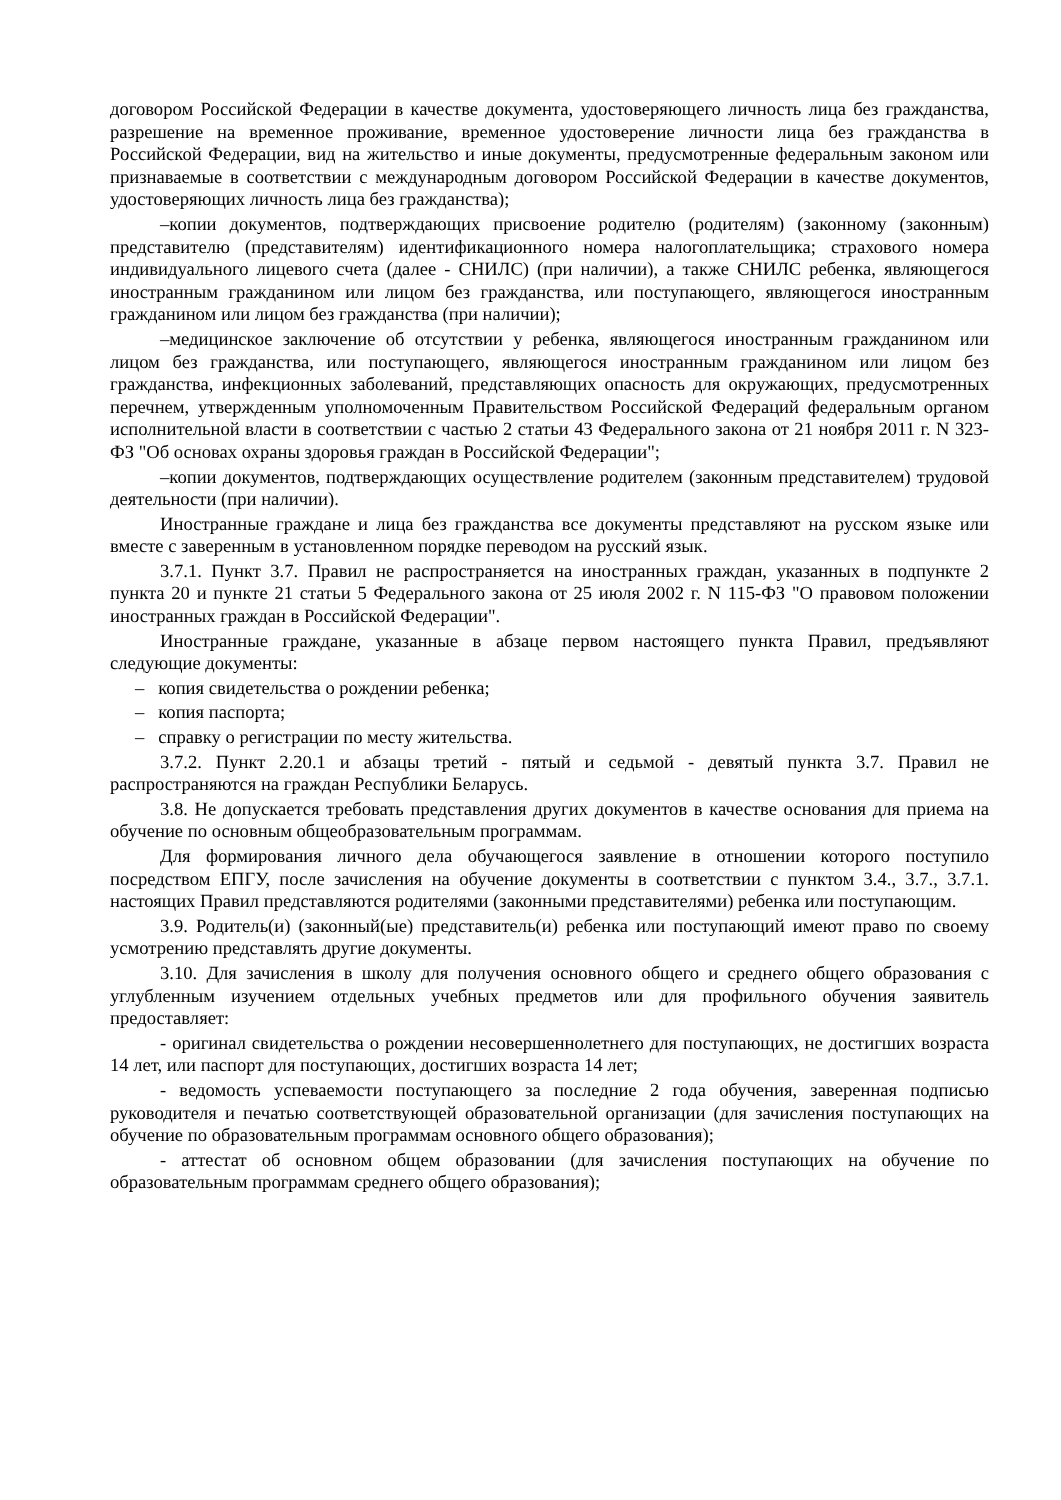договором Российской Федерации в качестве документа, удостоверяющего личность лица без гражданства, разрешение на временное проживание, временное удостоверение личности лица без гражданства в Российской Федерации, вид на жительство и иные документы, предусмотренные федеральным законом или признаваемые в соответствии с международным договором Российской Федерации в качестве документов, удостоверяющих личность лица без гражданства);
–копии документов, подтверждающих присвоение родителю (родителям) (законному (законным) представителю (представителям) идентификационного номера налогоплательщика; страхового номера индивидуального лицевого счета (далее - СНИЛС) (при наличии), а также СНИЛС ребенка, являющегося иностранным гражданином или лицом без гражданства, или поступающего, являющегося иностранным гражданином или лицом без гражданства (при наличии);
–медицинское заключение об отсутствии у ребенка, являющегося иностранным гражданином или лицом без гражданства, или поступающего, являющегося иностранным гражданином или лицом без гражданства, инфекционных заболеваний, представляющих опасность для окружающих, предусмотренных перечнем, утвержденным уполномоченным Правительством Российской Федераций федеральным органом исполнительной власти в соответствии с частью 2 статьи 43 Федерального закона от 21 ноября 2011 г. N 323-ФЗ "Об основах охраны здоровья граждан в Российской Федерации";
–копии документов, подтверждающих осуществление родителем (законным представителем) трудовой деятельности (при наличии).
Иностранные граждане и лица без гражданства все документы представляют на русском языке или вместе с заверенным в установленном порядке переводом на русский язык.
3.7.1. Пункт 3.7. Правил не распространяется на иностранных граждан, указанных в подпункте 2 пункта 20 и пункте 21 статьи 5 Федерального закона от 25 июля 2002 г. N 115-ФЗ "О правовом положении иностранных граждан в Российской Федерации".
Иностранные граждане, указанные в абзаце первом настоящего пункта Правил, предъявляют следующие документы:
– копия свидетельства о рождении ребенка;
– копия паспорта;
– справку о регистрации по месту жительства.
3.7.2. Пункт 2.20.1 и абзацы третий - пятый и седьмой - девятый пункта 3.7. Правил не распространяются на граждан Республики Беларусь.
3.8. Не допускается требовать представления других документов в качестве основания для приема на обучение по основным общеобразовательным программам.
Для формирования личного дела обучающегося заявление в отношении которого поступило посредством ЕПГУ, после зачисления на обучение документы в соответствии с пунктом 3.4., 3.7., 3.7.1. настоящих Правил представляются родителями (законными представителями) ребенка или поступающим.
3.9. Родитель(и) (законный(ые) представитель(и) ребенка или поступающий имеют право по своему усмотрению представлять другие документы.
3.10. Для зачисления в школу для получения основного общего и среднего общего образования с углубленным изучением отдельных учебных предметов или для профильного обучения заявитель предоставляет:
- оригинал свидетельства о рождении несовершеннолетнего для поступающих, не достигших возраста 14 лет, или паспорт для поступающих, достигших возраста 14 лет;
- ведомость успеваемости поступающего за последние 2 года обучения, заверенная подписью руководителя и печатью соответствующей образовательной организации (для зачисления поступающих на обучение по образовательным программам основного общего образования);
- аттестат об основном общем образовании (для зачисления поступающих на обучение по образовательным программам среднего общего образования);